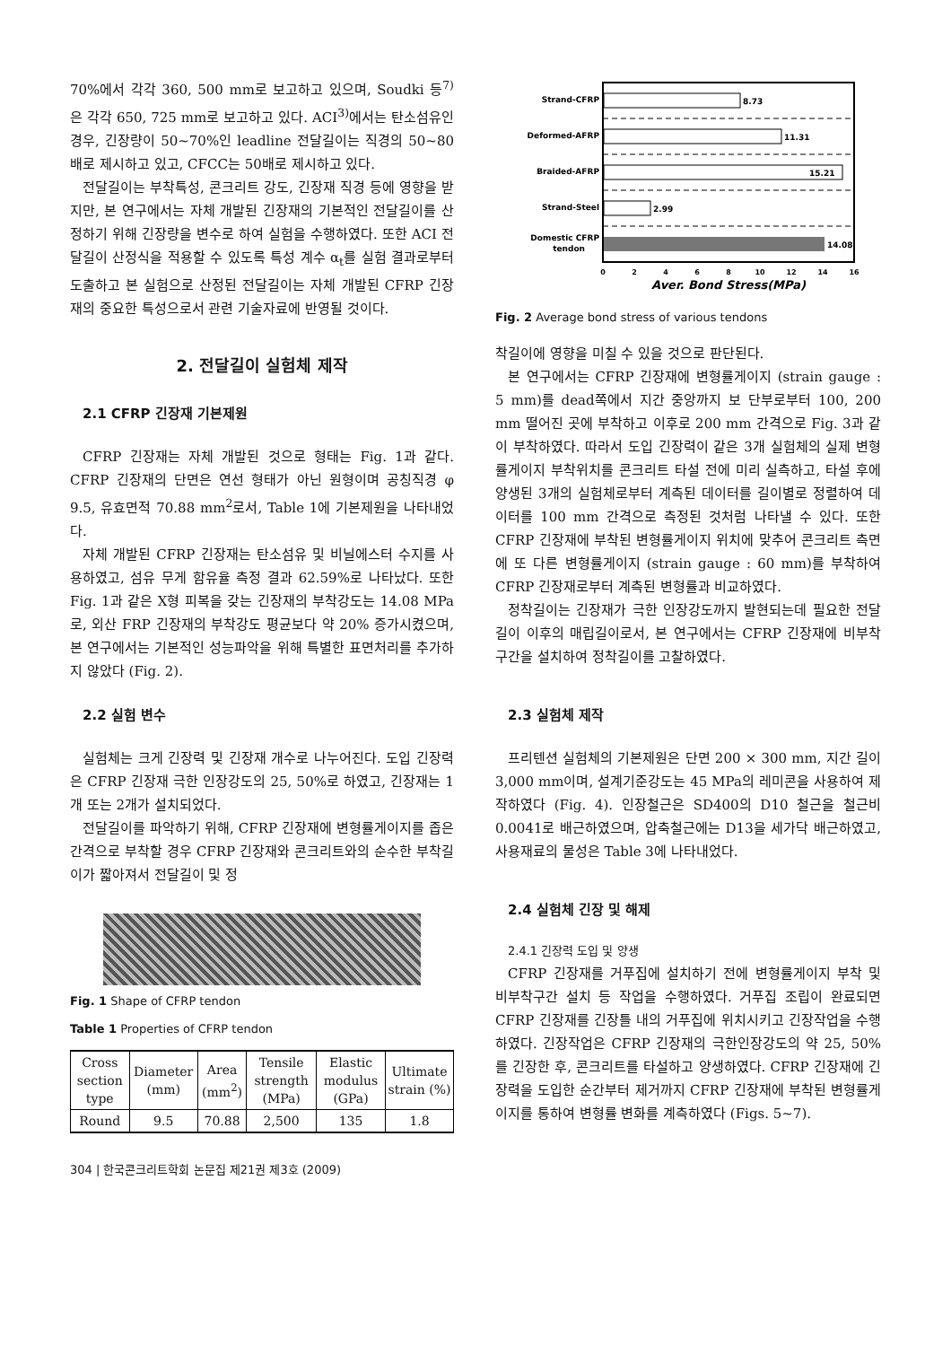70%에서 각각 360, 500 mm로 보고하고 있으며, Soudki 등<sup>7)</sup>은 각각 650, 725 mm로 보고하고 있다. ACI<sup>3)</sup>에서는 탄소섬유인 경우, 긴장량이 50~70%인 leadline 전달길이는 직경의 50~80배로 제시하고 있고, CFCC는 50배로 제시하고 있다.
전달길이는 부착특성, 콘크리트 강도, 긴장재 직경 등에 영향을 받지만, 본 연구에서는 자체 개발된 긴장재의 기본적인 전달길이를 산정하기 위해 긴장량을 변수로 하여 실험을 수행하였다. 또한 ACI 전달길이 산정식을 적용할 수 있도록 특성 계수 α<sub>t</sub>를 실험 결과로부터 도출하고 본 실험으로 산정된 전달길이는 자체 개발된 CFRP 긴장재의 중요한 특성으로서 관련 기술자료에 반영될 것이다.
2. 전달길이 실험체 제작
2.1 CFRP 긴장재 기본제원
CFRP 긴장재는 자체 개발된 것으로 형태는 Fig. 1과 같다. CFRP 긴장재의 단면은 연선 형태가 아닌 원형이며 공칭직경 φ 9.5, 유효면적 70.88 mm<sup>2</sup>로서, Table 1에 기본제원을 나타내었다.
자체 개발된 CFRP 긴장재는 탄소섬유 및 비닐에스터 수지를 사용하였고, 섬유 무게 함유율 측정 결과 62.59%로 나타났다. 또한 Fig. 1과 같은 X형 피복을 갖는 긴장재의 부착강도는 14.08 MPa로, 외산 FRP 긴장재의 부착강도 평균보다 약 20% 증가시켰으며, 본 연구에서는 기본적인 성능파악을 위해 특별한 표면처리를 추가하지 않았다 (Fig. 2).
2.2 실험 변수
실험체는 크게 긴장력 및 긴장재 개수로 나누어진다. 도입 긴장력은 CFRP 긴장재 극한 인장강도의 25, 50%로 하였고, 긴장재는 1개 또는 2개가 설치되었다.
전달길이를 파악하기 위해, CFRP 긴장재에 변형률게이지를 좁은 간격으로 부착할 경우 CFRP 긴장재와 콘크리트와의 순수한 부착길이가 짧아져서 전달길이 및 정
Fig. 1 Shape of CFRP tendon
Table 1 Properties of CFRP tendon
| Cross section type | Diameter (mm) | Area (mm<sup>2</sup>) | Tensile strength (MPa) | Elastic modulus (GPa) | Ultimate strain (%) |
| --- | --- | --- | --- | --- | --- |
| Round | 9.5 | 70.88 | 2,500 | 135 | 1.8 |
304 | 한국콘크리트학회 논문집 제21권 제3호 (2009)
Strand-CFRP
Deformed-AFRP
Braided-AFRP
Strand-Steel
Domestic CFRP
tendon
8.73
11.31
15.21
2.99
14.08
0
2
4
6
8
10
12
14
16
Aver. Bond Stress(MPa)
Fig. 2 Average bond stress of various tendons
착길이에 영향을 미칠 수 있을 것으로 판단된다.
본 연구에서는 CFRP 긴장재에 변형률게이지 (strain gauge : 5 mm)를 dead쪽에서 지간 중앙까지 보 단부로부터 100, 200 mm 떨어진 곳에 부착하고 이후로 200 mm 간격으로 Fig. 3과 같이 부착하였다. 따라서 도입 긴장력이 같은 3개 실험체의 실제 변형률게이지 부착위치를 콘크리트 타설 전에 미리 실측하고, 타설 후에 양생된 3개의 실험체로부터 계측된 데이터를 길이별로 정렬하여 데이터를 100 mm 간격으로 측정된 것처럼 나타낼 수 있다. 또한 CFRP 긴장재에 부착된 변형률게이지 위치에 맞추어 콘크리트 측면에 또 다른 변형률게이지 (strain gauge : 60 mm)를 부착하여 CFRP 긴장재로부터 계측된 변형률과 비교하였다.
정착길이는 긴장재가 극한 인장강도까지 발현되는데 필요한 전달길이 이후의 매립길이로서, 본 연구에서는 CFRP 긴장재에 비부착구간을 설치하여 정착길이를 고찰하였다.
2.3 실험체 제작
프리텐션 실험체의 기본제원은 단면 200 × 300 mm, 지간 길이 3,000 mm이며, 설계기준강도는 45 MPa의 레미콘을 사용하여 제작하였다 (Fig. 4). 인장철근은 SD400의 D10 철근을 철근비 0.0041로 배근하였으며, 압축철근에는 D13을 세가닥 배근하였고, 사용재료의 물성은 Table 3에 나타내었다.
2.4 실험체 긴장 및 해제
2.4.1 긴장력 도입 및 양생
CFRP 긴장재를 거푸집에 설치하기 전에 변형률게이지 부착 및 비부착구간 설치 등 작업을 수행하였다. 거푸집 조립이 완료되면 CFRP 긴장재를 긴장틀 내의 거푸집에 위치시키고 긴장작업을 수행하였다. 긴장작업은 CFRP 긴장재의 극한인장강도의 약 25, 50%를 긴장한 후, 콘크리트를 타설하고 양생하였다. CFRP 긴장재에 긴장력을 도입한 순간부터 제거까지 CFRP 긴장재에 부착된 변형률게이지를 통하여 변형률 변화를 계측하였다 (Figs. 5~7).